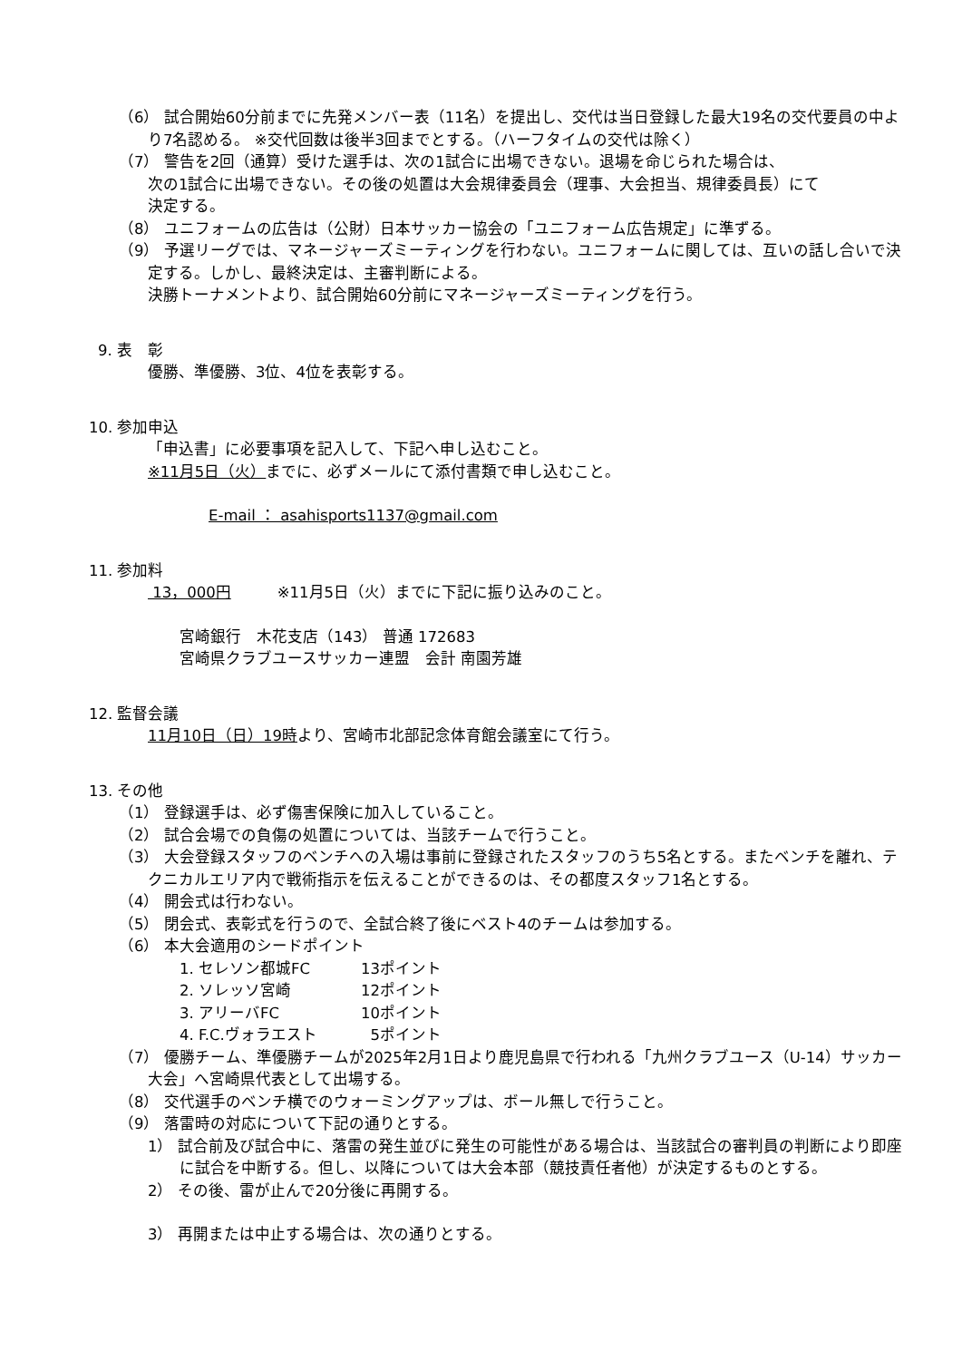（6） 試合開始60分前までに先発メンバー表（11名）を提出し、交代は当日登録した最大19名の交代要員の中より7名認める。 ※交代回数は後半3回までとする。（ハーフタイムの交代は除く）
（7） 警告を2回（通算）受けた選手は、次の1試合に出場できない。退場を命じられた場合は、
次の1試合に出場できない。その後の処置は大会規律委員会（理事、大会担当、規律委員長）にて
決定する。
（8） ユニフォームの広告は（公財）日本サッカー協会の「ユニフォーム広告規定」に準ずる。
（9） 予選リーグでは、マネージャーズミーティングを行わない。ユニフォームに関しては、互いの話し合いで決定する。しかし、最終決定は、主審判断による。
決勝トーナメントより、試合開始60分前にマネージャーズミーティングを行う。
9. 表　彰
優勝、準優勝、3位、4位を表彰する。
10. 参加申込
「申込書」に必要事項を記入して、下記へ申し込むこと。
※11月5日（火）までに、必ずメールにて添付書類で申し込むこと。
E-mail ： asahisports1137@gmail.com
11. 参加料
13，000円　　　※11月5日（火）までに下記に振り込みのこと。
宮崎銀行　木花支店（143） 普通 172683
宮崎県クラブユースサッカー連盟　会計 南園芳雄
12. 監督会議
11月10日（日）19時より、宮崎市北部記念体育館会議室にて行う。
13. その他
（1） 登録選手は、必ず傷害保険に加入していること。
（2） 試合会場での負傷の処置については、当該チームで行うこと。
（3） 大会登録スタッフのベンチへの入場は事前に登録されたスタッフのうち5名とする。またベンチを離れ、テクニカルエリア内で戦術指示を伝えることができるのは、その都度スタッフ1名とする。
（4） 開会式は行わない。
（5） 閉会式、表彰式を行うので、全試合終了後にベスト4のチームは参加する。
（6） 本大会適用のシードポイント
1. セレソン都城FC 13ポイント
2. ソレッソ宮崎 12ポイント
3. アリーバFC 10ポイント
4. F.C.ヴォラエスト 5ポイント
（7） 優勝チーム、準優勝チームが2025年2月1日より鹿児島県で行われる「九州クラブユース（U-14）サッカー大会」へ宮崎県代表として出場する。
（8） 交代選手のベンチ横でのウォーミングアップは、ボール無しで行うこと。
（9） 落雷時の対応について下記の通りとする。
1） 試合前及び試合中に、落雷の発生並びに発生の可能性がある場合は、当該試合の審判員の判断により即座に試合を中断する。但し、以降については大会本部（競技責任者他）が決定するものとする。
2） その後、雷が止んで20分後に再開する。
3） 再開または中止する場合は、次の通りとする。